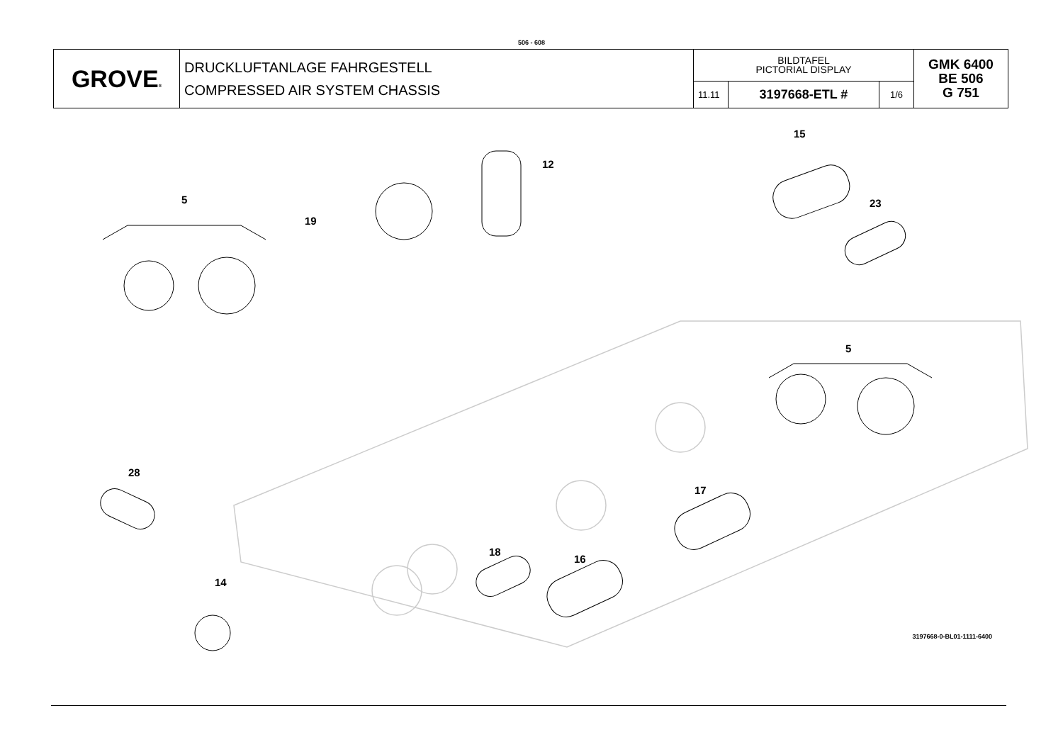506 - 608
| GROVE ® | DRUCKLUFTANLAGE FAHRGESTELL COMPRESSED AIR SYSTEM CHASSIS | BILDTAFEL PICTORIAL DISPLAY | | | GMK 6400 BE 506 G 751 |
| | | 11.11 | 3197668-ETL # | 1/6 | |
5
19
12
15
23
5
28
17
18
16
14
3197668-0-BL01-1111-6400